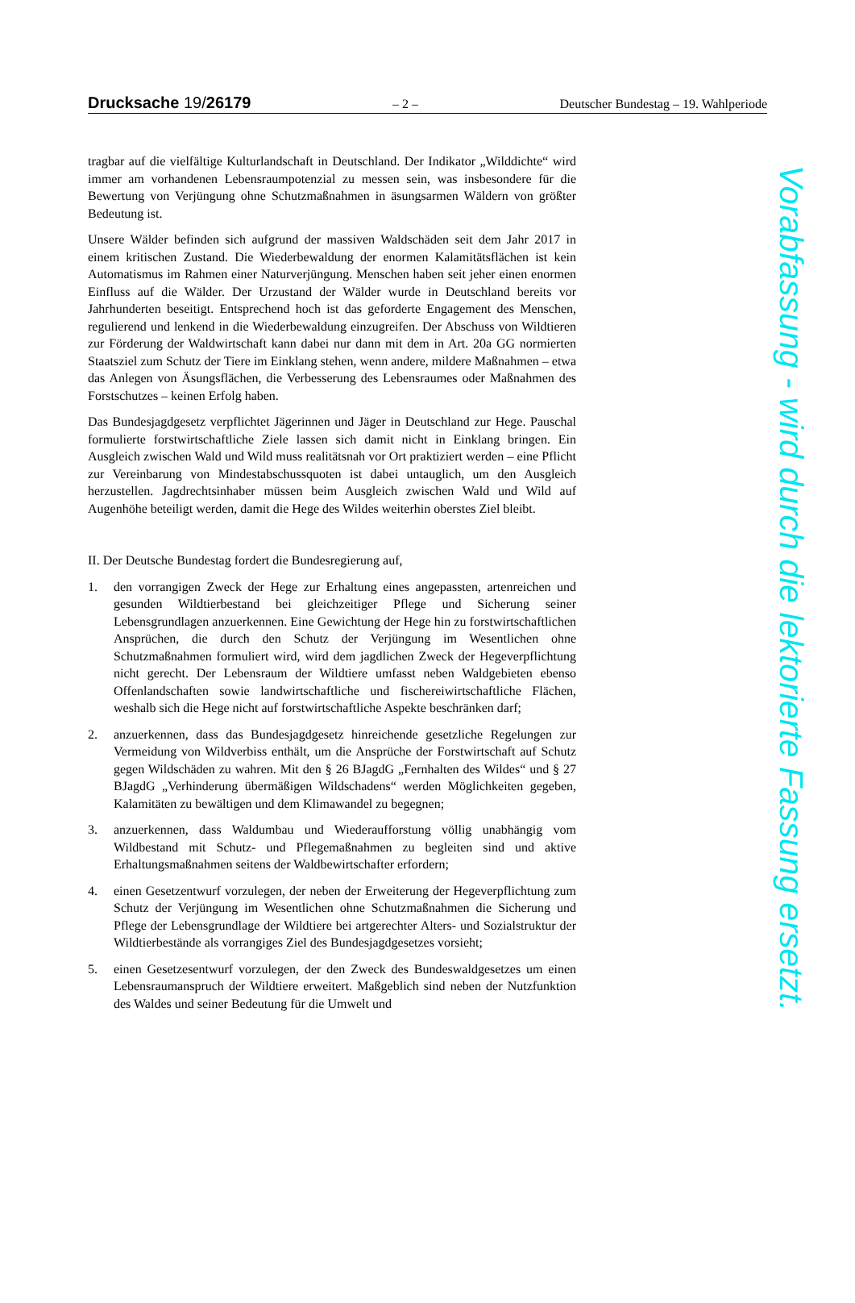Drucksache 19/26179
– 2 – Deutscher Bundestag – 19. Wahlperiode
tragbar auf die vielfältige Kulturlandschaft in Deutschland. Der Indikator „Wild­dichte“ wird immer am vorhandenen Lebensraumpotenzial zu messen sein, was insbesondere für die Bewertung von Verjüngung ohne Schutzmaßnahmen in äsungsarmen Wäldern von größter Bedeutung ist.
Unsere Wälder befinden sich aufgrund der massiven Waldschäden seit dem Jahr 2017 in einem kritischen Zustand. Die Wiederbewaldung der enormen Kalami­tätsflächen ist kein Automatismus im Rahmen einer Naturverjüngung. Menschen haben seit jeher einen enormen Einfluss auf die Wälder. Der Urzustand der Wäl­der wurde in Deutschland bereits vor Jahrhunderten beseitigt. Entsprechend hoch ist das geforderte Engagement des Menschen, regulierend und lenkend in die Wie­derbewaldung einzugreifen. Der Abschuss von Wildtieren zur Förderung der Waldwirtschaft kann dabei nur dann mit dem in Art. 20a GG normierten Staatsziel zum Schutz der Tiere im Einklang stehen, wenn andere, mildere Maßnahmen – etwa das Anlegen von Äsungsflächen, die Verbesserung des Lebensraumes oder Maßnahmen des Forstschutzes – keinen Erfolg haben.
Das Bundesjagdgesetz verpflichtet Jägerinnen und Jäger in Deutschland zur Hege. Pauschal formulierte forstwirtschaftliche Ziele lassen sich damit nicht in Einklang bringen. Ein Ausgleich zwischen Wald und Wild muss realitätsnah vor Ort praktiziert werden – eine Pflicht zur Vereinbarung von Mindestabschussquo­ten ist dabei untauglich, um den Ausgleich herzustellen. Jagdrechtsinhaber müs­sen beim Ausgleich zwischen Wald und Wild auf Augenhöhe beteiligt werden, damit die Hege des Wildes weiterhin oberstes Ziel bleibt.
II. Der Deutsche Bundestag fordert die Bundesregierung auf,
1. den vorrangigen Zweck der Hege zur Erhaltung eines angepassten, artenrei­chen und gesunden Wildtierbestand bei gleichzeitiger Pflege und Sicherung seiner Lebensgrundlagen anzuerkennen. Eine Gewichtung der Hege hin zu forstwirtschaftlichen Ansprüchen, die durch den Schutz der Verjüngung im Wesentlichen ohne Schutzmaßnahmen formuliert wird, wird dem jagdlichen Zweck der Hegeverpflichtung nicht gerecht. Der Lebensraum der Wildtiere umfasst neben Waldgebieten ebenso Offenlandschaften sowie landwirt­schaftliche und fischereiwirtschaftliche Flächen, weshalb sich die Hege nicht auf forstwirtschaftliche Aspekte beschränken darf;
2. anzuerkennen, dass das Bundesjagdgesetz hinreichende gesetzliche Regelun­gen zur Vermeidung von Wildverbiss enthält, um die Ansprüche der Forst­wirtschaft auf Schutz gegen Wildschäden zu wahren. Mit den § 26 BJagdG „Fernhalten des Wildes“ und § 27 BJagdG „Verhinderung übermäßigen Wildschadens“ werden Möglichkeiten gegeben, Kalamitäten zu bewältigen und dem Klimawandel zu begegnen;
3. anzuerkennen, dass Waldumbau und Wiederaufforstung völlig unabhängig vom Wildbestand mit Schutz- und Pflegemaßnahmen zu begleiten sind und aktive Erhaltungsmaßnahmen seitens der Waldbewirtschafter erfordern;
4. einen Gesetzentwurf vorzulegen, der neben der Erweiterung der Hegever­pflichtung zum Schutz der Verjüngung im Wesentlichen ohne Schutzmaß­nahmen die Sicherung und Pflege der Lebensgrundlage der Wildtiere bei art­gerechter Alters- und Sozialstruktur der Wildtierbestände als vorrangiges Ziel des Bundesjagdgesetzes vorsieht;
5. einen Gesetzesentwurf vorzulegen, der den Zweck des Bundeswaldgesetzes um einen Lebensraumanspruch der Wildtiere erweitert. Maßgeblich sind ne­ben der Nutzfunktion des Waldes und seiner Bedeutung für die Umwelt und
Vorabfassung - wird durch die lektorierte Fassung ersetzt.